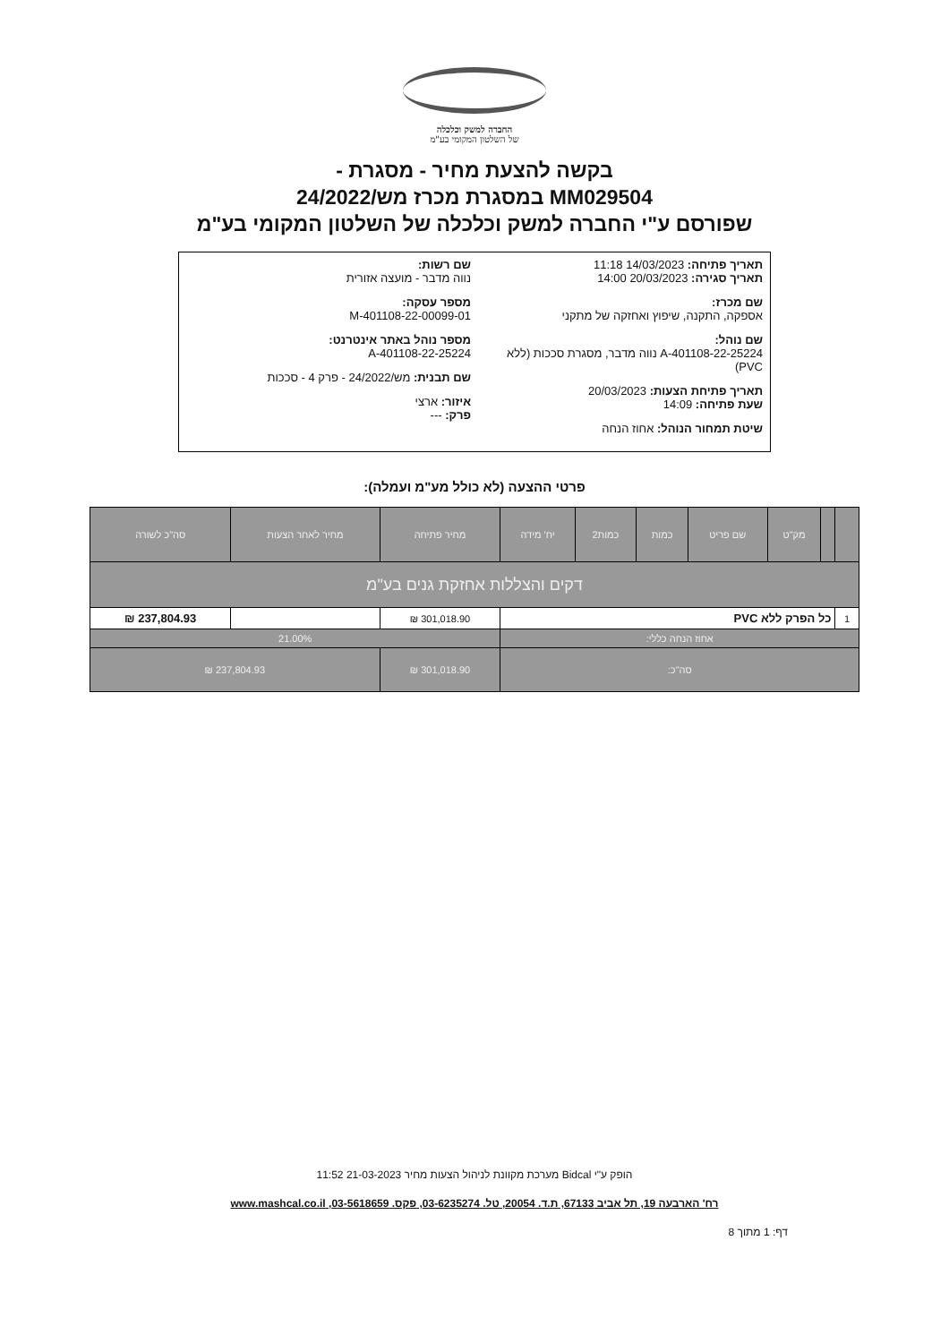החברה למשק וכלכלה
של השלטון המקומי בע"מ
בקשה להצעת מחיר - מסגרת -
MM029504 במסגרת מכרז מש/24/2022
שפורסם ע"י החברה למשק וכלכלה של השלטון המקומי בע"מ
תאריך פתיחה: 14/03/2023 11:18
תאריך סגירה: 20/03/2023 14:00
שם מכרז:
אספקה, התקנה, שיפוץ ואחזקה של מתקני
שם נוהל:
A-401108-22-25224 נווה מדבר, מסגרת סככות (ללא PVC)
תאריך פתיחת הצעות: 20/03/2023
שעת פתיחה: 14:09
שיטת תמחור הנוהל: אחוז הנחה
שם רשות:
נווה מדבר - מועצה אזורית
מספר עסקה:
M-401108-22-00099-01
מספר נוהל באתר אינטרנט:
A-401108-22-25224
שם תבנית: מש/24/2022 - פרק 4 - סככות
איזור: ארצי
פרק: ---
פרטי ההצעה (לא כולל מע"מ ועמלה):
| | | מק"ט | שם פריט | כמות | כמות2 | יח' מידה | מחיר פתיחה | מחיר לאחר הצעות | סה"כ לשורה |
| --- | --- | --- | --- | --- | --- | --- | --- | --- | --- |
| דקים והצללות אחזקת גנים בע"מ | | | | | | | | | |
| 1 | כל הפרק ללא PVC | | | | | | 301,018.90 ₪ | | 237,804.93 ₪ |
| אחוז הנחה כללי: | | | | | | | 21.00% | | |
| סה"כ: | | | | | | | 301,018.90 ₪ | 237,804.93 ₪ | |
הופק ע"י Bidcal מערכת מקוונת לניהול הצעות מחיר 21-03-2023 11:52
רח' הארבעה 19, תל אביב 67133, ת.ד. 20054, טל. 03-6235274, פקס. 03-5618659, www.mashcal.co.il
דף: 1 מתוך 8